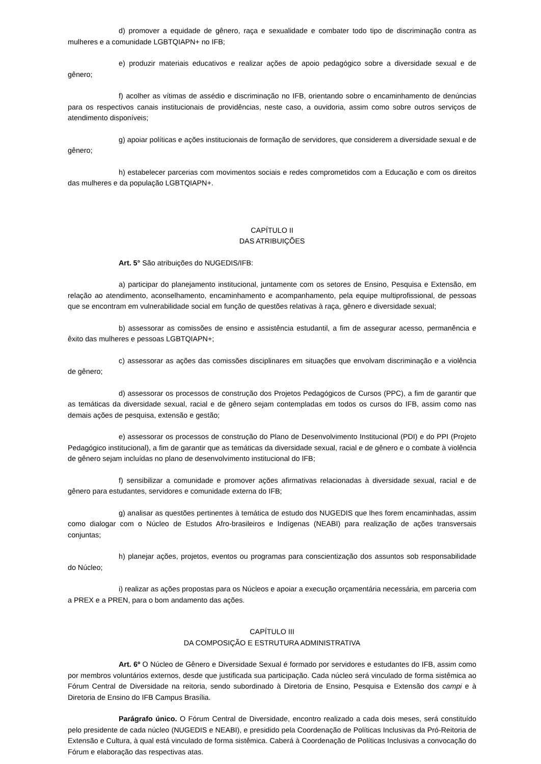d) promover a equidade de gênero, raça e sexualidade e combater todo tipo de discriminação contra as mulheres e a comunidade LGBTQIAPN+ no IFB;
e) produzir materiais educativos e realizar ações de apoio pedagógico sobre a diversidade sexual e de gênero;
f) acolher as vítimas de assédio e discriminação no IFB, orientando sobre o encaminhamento de denúncias para os respectivos canais institucionais de providências, neste caso, a ouvidoria, assim como sobre outros serviços de atendimento disponíveis;
g) apoiar políticas e ações institucionais de formação de servidores, que considerem a diversidade sexual e de gênero;
h) estabelecer parcerias com movimentos sociais e redes comprometidos com a Educação e com os direitos das mulheres e da população LGBTQIAPN+.
CAPÍTULO II
DAS ATRIBUIÇÕES
Art. 5° São atribuições do NUGEDIS/IFB:
a) participar do planejamento institucional, juntamente com os setores de Ensino, Pesquisa e Extensão, em relação ao atendimento, aconselhamento, encaminhamento e acompanhamento, pela equipe multiprofissional, de pessoas que se encontram em vulnerabilidade social em função de questões relativas à raça, gênero e diversidade sexual;
b) assessorar as comissões de ensino e assistência estudantil, a fim de assegurar acesso, permanência e êxito das mulheres e pessoas LGBTQIAPN+;
c) assessorar as ações das comissões disciplinares em situações que envolvam discriminação e a violência de gênero;
d) assessorar os processos de construção dos Projetos Pedagógicos de Cursos (PPC), a fim de garantir que as temáticas da diversidade sexual, racial e de gênero sejam contempladas em todos os cursos do IFB, assim como nas demais ações de pesquisa, extensão e gestão;
e) assessorar os processos de construção do Plano de Desenvolvimento Institucional (PDI) e do PPI (Projeto Pedagógico institucional), a fim de garantir que as temáticas da diversidade sexual, racial e de gênero e o combate à violência de gênero sejam incluídas no plano de desenvolvimento institucional do IFB;
f) sensibilizar a comunidade e promover ações afirmativas relacionadas à diversidade sexual, racial e de gênero para estudantes, servidores e comunidade externa do IFB;
g) analisar as questões pertinentes à temática de estudo dos NUGEDIS que lhes forem encaminhadas, assim como dialogar com o Núcleo de Estudos Afro-brasileiros e Indígenas (NEABI) para realização de ações transversais conjuntas;
h) planejar ações, projetos, eventos ou programas para conscientização dos assuntos sob responsabilidade do Núcleo;
i) realizar as ações propostas para os Núcleos e apoiar a execução orçamentária necessária, em parceria com a PREX e a PREN, para o bom andamento das ações.
CAPÍTULO III
DA COMPOSIÇÃO E ESTRUTURA ADMINISTRATIVA
Art. 6º O Núcleo de Gênero e Diversidade Sexual é formado por servidores e estudantes do IFB, assim como por membros voluntários externos, desde que justificada sua participação. Cada núcleo será vinculado de forma sistêmica ao Fórum Central de Diversidade na reitoria, sendo subordinado à Diretoria de Ensino, Pesquisa e Extensão dos campi e à Diretoria de Ensino do IFB Campus Brasília.
Parágrafo único. O Fórum Central de Diversidade, encontro realizado a cada dois meses, será constituído pelo presidente de cada núcleo (NUGEDIS e NEABI), e presidido pela Coordenação de Políticas Inclusivas da Pró-Reitoria de Extensão e Cultura, à qual está vinculado de forma sistêmica. Caberá à Coordenação de Políticas Inclusivas a convocação do Fórum e elaboração das respectivas atas.